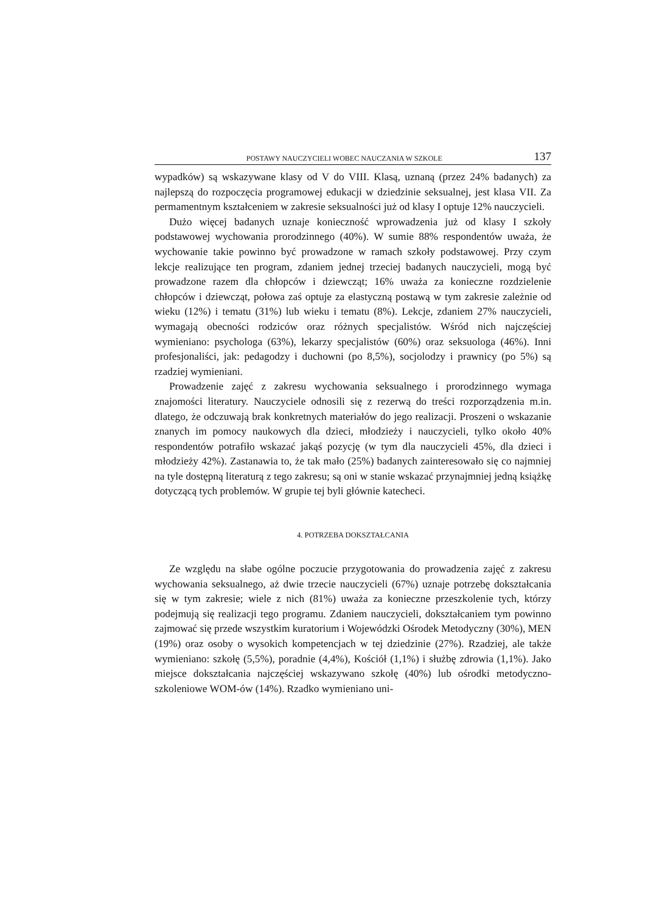POSTAWY NAUCZYCIELI WOBEC NAUCZANIA W SZKOLE 137
wypadków) są wskazywane klasy od V do VIII. Klasą, uznaną (przez 24% badanych) za najlepszą do rozpoczęcia programowej edukacji w dziedzinie seksualnej, jest klasa VII. Za permamentnym kształceniem w zakresie seksualności już od klasy I optuje 12% nauczycieli.
Dużo więcej badanych uznaje konieczność wprowadzenia już od klasy I szkoły podstawowej wychowania prorodzinnego (40%). W sumie 88% respondentów uważa, że wychowanie takie powinno być prowadzone w ramach szkoły podstawowej. Przy czym lekcje realizujące ten program, zdaniem jednej trzeciej badanych nauczycieli, mogą być prowadzone razem dla chłopców i dziewcząt; 16% uważa za konieczne rozdzielenie chłopców i dziewcząt, połowa zaś optuje za elastyczną postawą w tym zakresie zależnie od wieku (12%) i tematu (31%) lub wieku i tematu (8%). Lekcje, zdaniem 27% nauczycieli, wymagają obecności rodziców oraz różnych specjalistów. Wśród nich najczęściej wymieniano: psychologa (63%), lekarzy specjalistów (60%) oraz seksuologa (46%). Inni profesjonaliści, jak: pedagodzy i duchowni (po 8,5%), socjolodzy i prawnicy (po 5%) są rzadziej wymieniani.
Prowadzenie zajęć z zakresu wychowania seksualnego i prorodzinnego wymaga znajomości literatury. Nauczyciele odnosili się z rezerwą do treści rozporządzenia m.in. dlatego, że odczuwają brak konkretnych materiałów do jego realizacji. Proszeni o wskazanie znanych im pomocy naukowych dla dzieci, młodzieży i nauczycieli, tylko około 40% respondentów potrafiło wskazać jakąś pozycję (w tym dla nauczycieli 45%, dla dzieci i młodzieży 42%). Zastanawia to, że tak mało (25%) badanych zainteresowało się co najmniej na tyle dostępną literaturą z tego zakresu; są oni w stanie wskazać przynajmniej jedną książkę dotyczącą tych problemów. W grupie tej byli głównie katecheci.
4. POTRZEBA DOKSZTAŁCANIA
Ze względu na słabe ogólne poczucie przygotowania do prowadzenia zajęć z zakresu wychowania seksualnego, aż dwie trzecie nauczycieli (67%) uznaje potrzebę dokształcania się w tym zakresie; wiele z nich (81%) uważa za konieczne przeszkolenie tych, którzy podejmują się realizacji tego programu. Zdaniem nauczycieli, dokształcaniem tym powinno zajmować się przede wszystkim kuratorium i Wojewódzki Ośrodek Metodyczny (30%), MEN (19%) oraz osoby o wysokich kompetencjach w tej dziedzinie (27%). Rzadziej, ale także wymieniano: szkołę (5,5%), poradnie (4,4%), Kościół (1,1%) i służbę zdrowia (1,1%). Jako miejsce dokształcania najczęściej wskazywano szkołę (40%) lub ośrodki metodyczno-szkoleniowe WOM-ów (14%). Rzadko wymieniano uni-